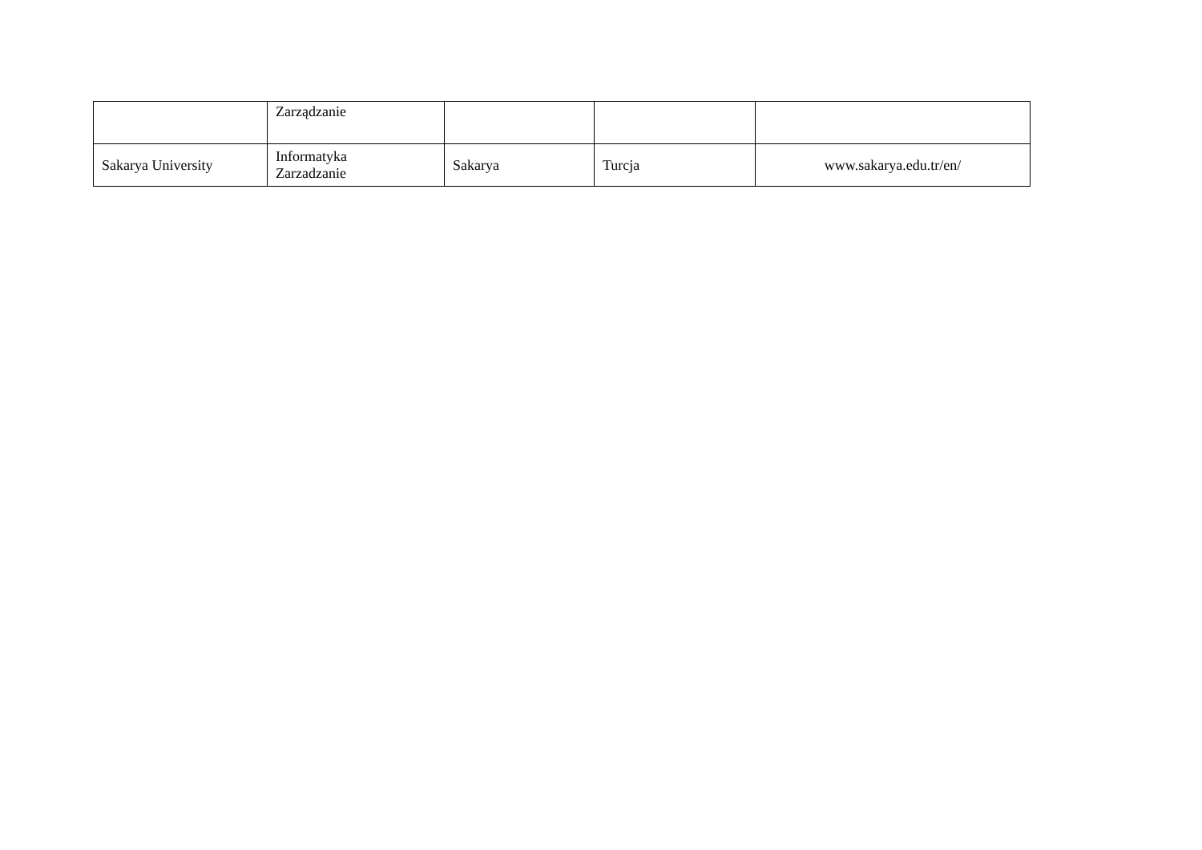| | Zarządzanie | | | |
| Sakarya University | Informatyka Zarzadzanie | Sakarya | Turcja | www.sakarya.edu.tr/en/ |